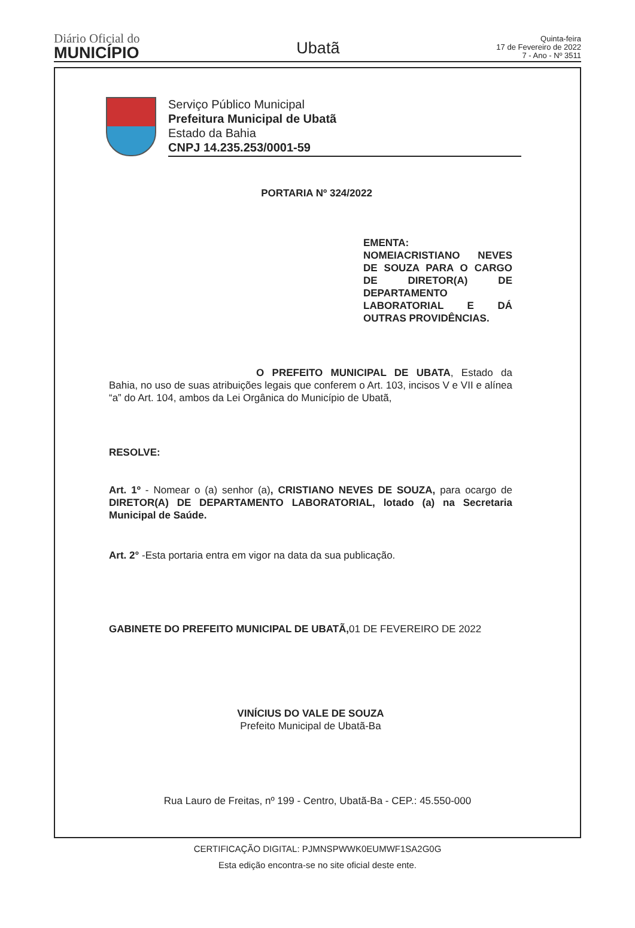Diário Oficial do
MUNICÍPIO
Ubatã
Quinta-feira
17 de Fevereiro de 2022
7 - Ano - Nº 3511
Serviço Público Municipal
Prefeitura Municipal de Ubatã
Estado da Bahia
CNPJ 14.235.253/0001-59
PORTARIA Nº 324/2022
EMENTA:
NOMEIACRISTIANO NEVES DE SOUZA PARA O CARGO DE DIRETOR(A) DE DEPARTAMENTO LABORATORIAL E DÁ OUTRAS PROVIDÊNCIAS.
O PREFEITO MUNICIPAL DE UBATA, Estado da Bahia, no uso de suas atribuições legais que conferem o Art. 103, incisos V e VII e alínea “a” do Art. 104, ambos da Lei Orgânica do Município de Ubatã,
RESOLVE:
Art. 1º - Nomear o (a) senhor (a), CRISTIANO NEVES DE SOUZA, para ocargo de DIRETOR(A) DE DEPARTAMENTO LABORATORIAL, lotado (a) na Secretaria Municipal de Saúde.
Art. 2° -Esta portaria entra em vigor na data da sua publicação.
GABINETE DO PREFEITO MUNICIPAL DE UBATÃ, 01 DE FEVEREIRO DE 2022
VINÍCIUS DO VALE DE SOUZA
Prefeito Municipal de Ubatã-Ba
Rua Lauro de Freitas, nº 199 - Centro, Ubatã-Ba - CEP.: 45.550-000
CERTIFICAÇÃO DIGITAL: PJMNSPWWK0EUMWF1SA2G0G
Esta edição encontra-se no site oficial deste ente.